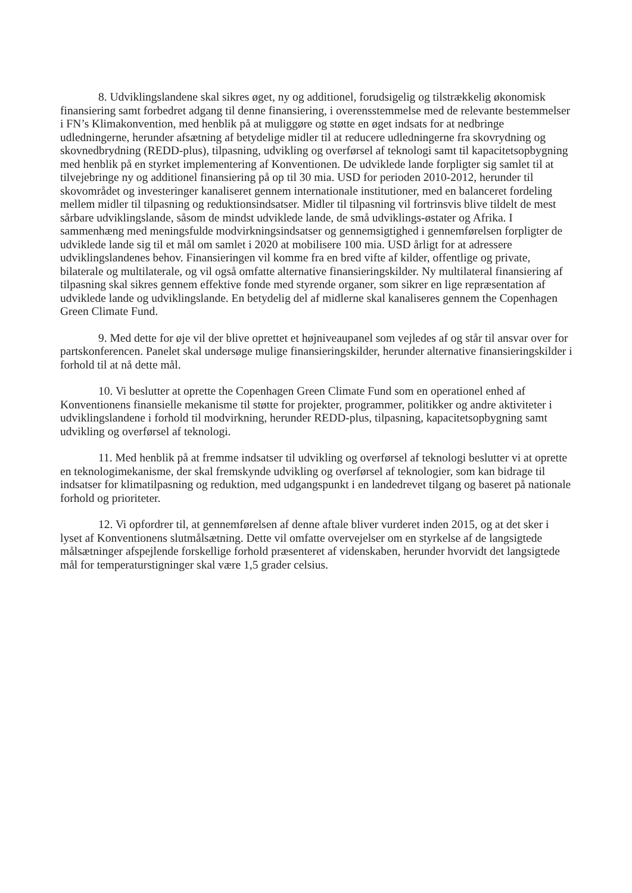8. Udviklingslandene skal sikres øget, ny og additionel, forudsigelig og tilstrækkelig økonomisk finansiering samt forbedret adgang til denne finansiering, i overensstemmelse med de relevante bestemmelser i FN’s Klimakonvention, med henblik på at muliggøre og støtte en øget indsats for at nedbringe udledningerne, herunder afsætning af betydelige midler til at reducere udledningerne fra skovrydning og skovnedbrydning (REDD-plus), tilpasning, udvikling og overførsel af teknologi samt til kapacitetsopbygning med henblik på en styrket implementering af Konventionen. De udviklede lande forpligter sig samlet til at tilvejebringe ny og additionel finansiering på op til 30 mia. USD for perioden 2010-2012, herunder til skovområdet og investeringer kanaliseret gennem internationale institutioner, med en balanceret fordeling mellem midler til tilpasning og reduktionsindsatser. Midler til tilpasning vil fortrinsvis blive tildelt de mest sårbare udviklingslande, såsom de mindst udviklede lande, de små udviklings-østater og Afrika. I sammenhæng med meningsfulde modvirkningsindsatser og gennemsigtighed i gennemførelsen forpligter de udviklede lande sig til et mål om samlet i 2020 at mobilisere 100 mia. USD årligt for at adressere udviklingslandenes behov. Finansieringen vil komme fra en bred vifte af kilder, offentlige og private, bilaterale og multilaterale, og vil også omfatte alternative finansieringskilder. Ny multilateral finansiering af tilpasning skal sikres gennem effektive fonde med styrende organer, som sikrer en lige repræsentation af udviklede lande og udviklingslande. En betydelig del af midlerne skal kanaliseres gennem the Copenhagen Green Climate Fund.
9. Med dette for øje vil der blive oprettet et højniveaupanel som vejledes af og står til ansvar over for partskonferencen. Panelet skal undersøge mulige finansieringskilder, herunder alternative finansieringskilder i forhold til at nå dette mål.
10. Vi beslutter at oprette the Copenhagen Green Climate Fund som en operationel enhed af Konventionens finansielle mekanisme til støtte for projekter, programmer, politikker og andre aktiviteter i udviklingslandene i forhold til modvirkning, herunder REDD-plus, tilpasning, kapacitetsopbygning samt udvikling og overførsel af teknologi.
11. Med henblik på at fremme indsatser til udvikling og overførsel af teknologi beslutter vi at oprette en teknologimekanisme, der skal fremskynde udvikling og overførsel af teknologier, som kan bidrage til indsatser for klimatilpasning og reduktion, med udgangspunkt i en landedrevet tilgang og baseret på nationale forhold og prioriteter.
12. Vi opfordrer til, at gennemførelsen af denne aftale bliver vurderet inden 2015, og at det sker i lyset af Konventionens slutmålsætning. Dette vil omfatte overvejelser om en styrkelse af de langsigtede målsætninger afspejlende forskellige forhold præsenteret af videnskaben, herunder hvorvidt det langsigtede mål for temperaturstigninger skal være 1,5 grader celsius.